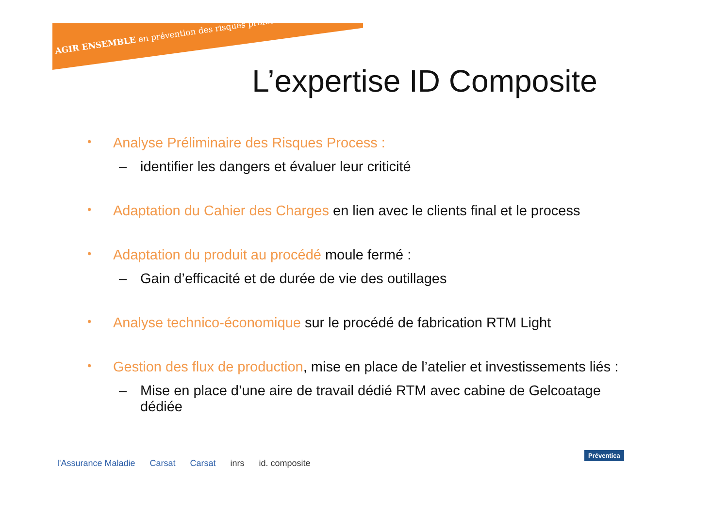AGIR ENSEMBLE en prévention des risques professionnels
L’expertise ID Composite
• Analyse Préliminaire des Risques Process :
– identifier les dangers et évaluer leur criticité
• Adaptation du Cahier des Charges en lien avec le clients final et le process
• Adaptation du produit au procédé moule fermé :
– Gain d’efficacité et de durée de vie des outillages
• Analyse technico-économique sur le procédé de fabrication RTM Light
• Gestion des flux de production, mise en place de l’atelier et investissements liés :
– Mise en place d’une aire de travail dédié RTM avec cabine de Gelcoatage dédiée
l'Assurance Maladie Carsat Carsat inrs id. composite
Préventica